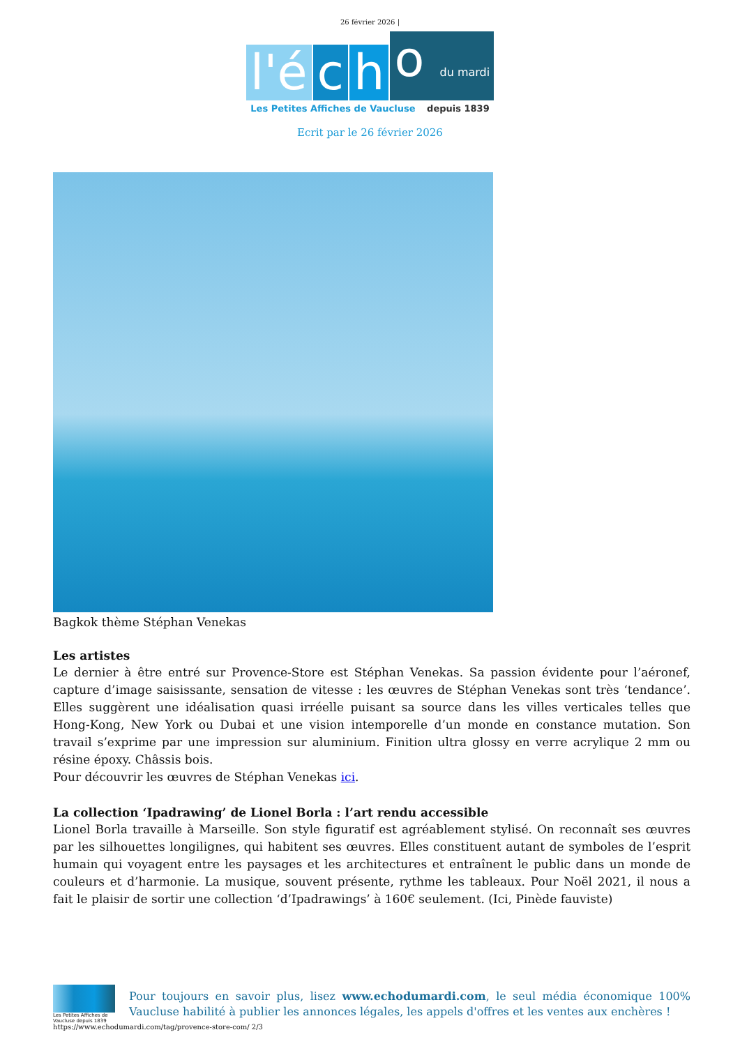26 février 2026 |
l'é c h o du mardi
Les Petites Affiches de Vaucluse depuis 1839
Ecrit par le 26 février 2026
Bagkok thème Stéphan Venekas
Les artistes
Le dernier à être entré sur Provence-Store est Stéphan Venekas. Sa passion évidente pour l’aéronef, capture d’image saisissante, sensation de vitesse : les œuvres de Stéphan Venekas sont très ‘tendance’. Elles suggèrent une idéalisation quasi irréelle puisant sa source dans les villes verticales telles que Hong-Kong, New York ou Dubai et une vision intemporelle d’un monde en constance mutation. Son travail s’exprime par une impression sur aluminium. Finition ultra glossy en verre acrylique 2 mm ou résine époxy. Châssis bois.
Pour découvrir les œuvres de Stéphan Venekas ici.
La collection ‘Ipadrawing’ de Lionel Borla : l’art rendu accessible
Lionel Borla travaille à Marseille. Son style figuratif est agréablement stylisé. On reconnaît ses œuvres par les silhouettes longilignes, qui habitent ses œuvres. Elles constituent autant de symboles de l’esprit humain qui voyagent entre les paysages et les architectures et entraînent le public dans un monde de couleurs et d’harmonie. La musique, souvent présente, rythme les tableaux. Pour Noël 2021, il nous a fait le plaisir de sortir une collection ‘d’Ipadrawings’ à 160€ seulement. (Ici, Pinède fauviste)
Les Petites Affiches de Vaucluse depuis 1839
Pour toujours en savoir plus, lisez www.echodumardi.com, le seul média économique 100% Vaucluse habilité à publier les annonces légales, les appels d'offres et les ventes aux enchères !
https://www.echodumardi.com/tag/provence-store-com/ 2/3